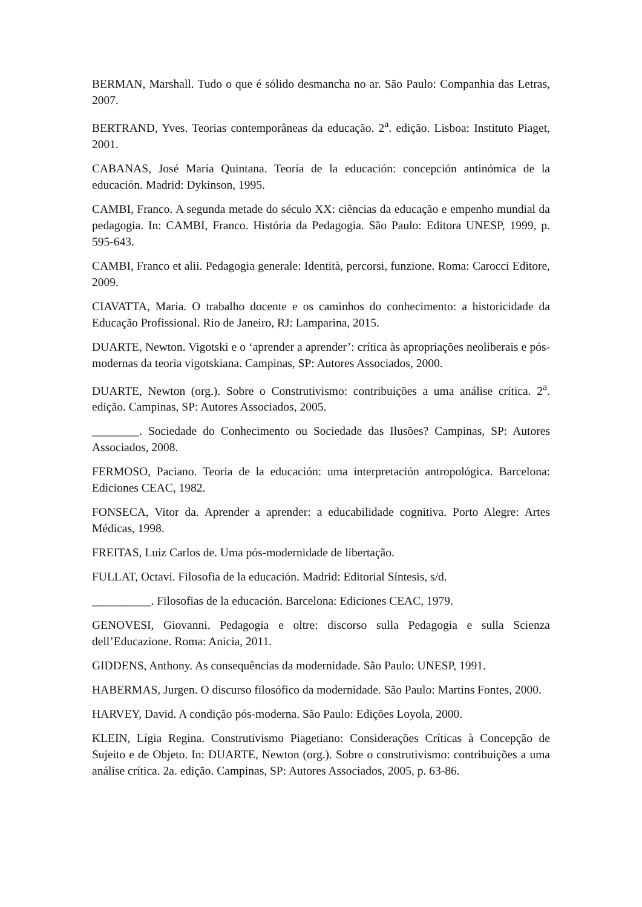BERMAN, Marshall. Tudo o que é sólido desmancha no ar. São Paulo: Companhia das Letras, 2007.
BERTRAND, Yves. Teorias contemporâneas da educação. 2<sup>a</sup>. edição. Lisboa: Instituto Piaget, 2001.
CABANAS, José María Quintana. Teoría de la educación: concepción antinómica de la educación. Madrid: Dykinson, 1995.
CAMBI, Franco. A segunda metade do século XX: ciências da educação e empenho mundial da pedagogia. In: CAMBI, Franco. História da Pedagogia. São Paulo: Editora UNESP, 1999, p. 595-643.
CAMBI, Franco et alii. Pedagogia generale: Identità, percorsi, funzione. Roma: Carocci Editore, 2009.
CIAVATTA, Maria. O trabalho docente e os caminhos do conhecimento: a historicidade da Educação Profissional. Rio de Janeiro, RJ: Lamparina, 2015.
DUARTE, Newton. Vigotski e o ‘aprender a aprender’: crítica às apropriações neoliberais e pós-modernas da teoria vigotskiana. Campinas, SP: Autores Associados, 2000.
DUARTE, Newton (org.). Sobre o Construtivismo: contribuições a uma análise crítica. 2<sup>a</sup>. edição. Campinas, SP: Autores Associados, 2005.
________. Sociedade do Conhecimento ou Sociedade das Ilusões? Campinas, SP: Autores Associados, 2008.
FERMOSO, Paciano. Teoria de la educación: uma interpretación antropológica. Barcelona: Ediciones CEAC, 1982.
FONSECA, Vitor da. Aprender a aprender: a educabilidade cognitiva. Porto Alegre: Artes Médicas, 1998.
FREITAS, Luiz Carlos de. Uma pós-modernidade de libertação.
FULLAT, Octavi. Filosofia de la educación. Madrid: Editorial Síntesis, s/d.
__________. Filosofias de la educación. Barcelona: Ediciones CEAC, 1979.
GENOVESI, Giovanni. Pedagogia e oltre: discorso sulla Pedagogia e sulla Scienza dell’Educazione. Roma: Anicia, 2011.
GIDDENS, Anthony. As consequências da modernidade. São Paulo: UNESP, 1991.
HABERMAS, Jurgen. O discurso filosófico da modernidade. São Paulo: Martins Fontes, 2000.
HARVEY, David. A condição pós-moderna. São Paulo: Edições Loyola, 2000.
KLEIN, Lígia Regina. Construtivismo Piagetiano: Considerações Críticas à Concepção de Sujeito e de Objeto. In: DUARTE, Newton (org.). Sobre o construtivismo: contribuições a uma análise crítica. 2a. edição. Campinas, SP: Autores Associados, 2005, p. 63-86.